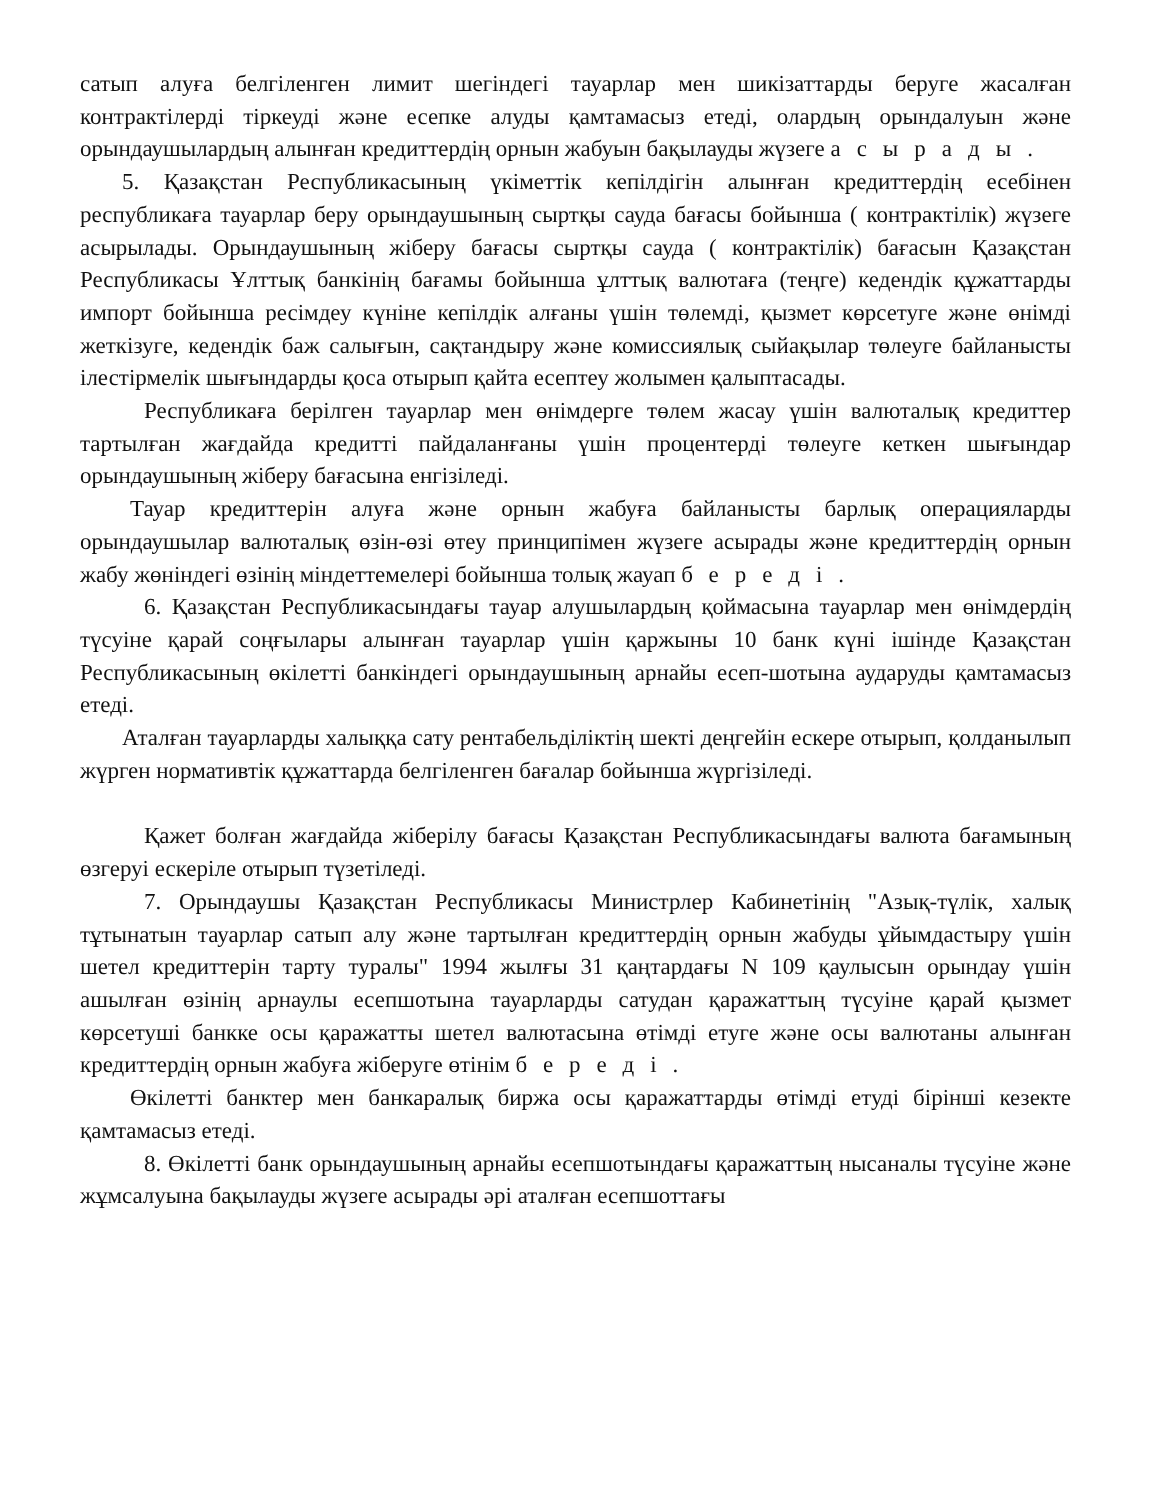сатып алуға белгіленген лимит шегіндегі тауарлар мен шикізаттарды беруге жасалған контрактілерді тіркеуді және есепке алуды қамтамасыз етеді, олардың орындалуын және орындаушылардың алынған кредиттердің орнын жабуын бақылауды жүзеге асырады.
5. Қазақстан Республикасының үкіметтік кепілдігін алынған кредиттердің есебінен республикаға тауарлар беру орындаушының сыртқы сауда бағасы бойынша ( контрактілік) жүзеге асырылады. Орындаушының жіберу бағасы сыртқы сауда ( контрактілік) бағасын Қазақстан Республикасы Ұлттық банкінің бағамы бойынша ұлттық валютаға (теңге) кедендік құжаттарды импорт бойынша ресімдеу күніне кепілдік алғаны үшін төлемді, қызмет көрсетуге және өнімді жеткізуге, кедендік баж салығын, сақтандыру және комиссиялық сыйақылар төлеуге байланысты ілестірмелік шығындарды қоса отырып қайта есептеу жолымен қалыптасады.
Республикаға берілген тауарлар мен өнімдерге төлем жасау үшін валюталық кредиттер тартылған жағдайда кредитті пайдаланғаны үшін процентерді төлеуге кеткен шығындар орындаушының жіберу бағасына енгізіледі.
Тауар кредиттерін алуға және орнын жабуға байланысты барлық операцияларды орындаушылар валюталық өзін-өзі өтеу принципімен жүзеге асырады және кредиттердің орнын жабу жөніндегі өзінің міндеттемелері бойынша толық жауап береді.
6. Қазақстан Республикасындағы тауар алушылардың қоймасына тауарлар мен өнімдердің түсуіне қарай соңғылары алынған тауарлар үшін қаржыны 10 банк күні ішінде Қазақстан Республикасының өкілетті банкіндегі орындаушының арнайы есеп-шотына аударуды қамтамасыз етеді.
Аталған тауарларды халыққа сату рентабельділіктің шекті деңгейін ескере отырып, қолданылып жүрген нормативтік құжаттарда белгіленген бағалар бойынша жүргізіледі.
Қажет болған жағдайда жіберілу бағасы Қазақстан Республикасындағы валюта бағамының өзгеруі ескеріле отырып түзетіледі.
7. Орындаушы Қазақстан Республикасы Министрлер Кабинетінің "Азық-түлік, халық тұтынатын тауарлар сатып алу және тартылған кредиттердің орнын жабуды ұйымдастыру үшін шетел кредиттерін тарту туралы" 1994 жылғы 31 қаңтардағы N 109 қаулысын орындау үшін ашылған өзінің арнаулы есепшотына тауарларды сатудан қаражаттың түсуіне қарай қызмет көрсетуші банкке осы қаражатты шетел валютасына өтімді етуге және осы валютаны алынған кредиттердің орнын жабуға жіберуге өтінім береді.
Өкілетті банктер мен банкаралық биржа осы қаражаттарды өтімді етуді бірінші кезекте қамтамасыз етеді.
8. Өкілетті банк орындаушының арнайы есепшотындағы қаражаттың нысаналы түсуіне және жұмсалуына бақылауды жүзеге асырады әрі аталған есепшоттағы